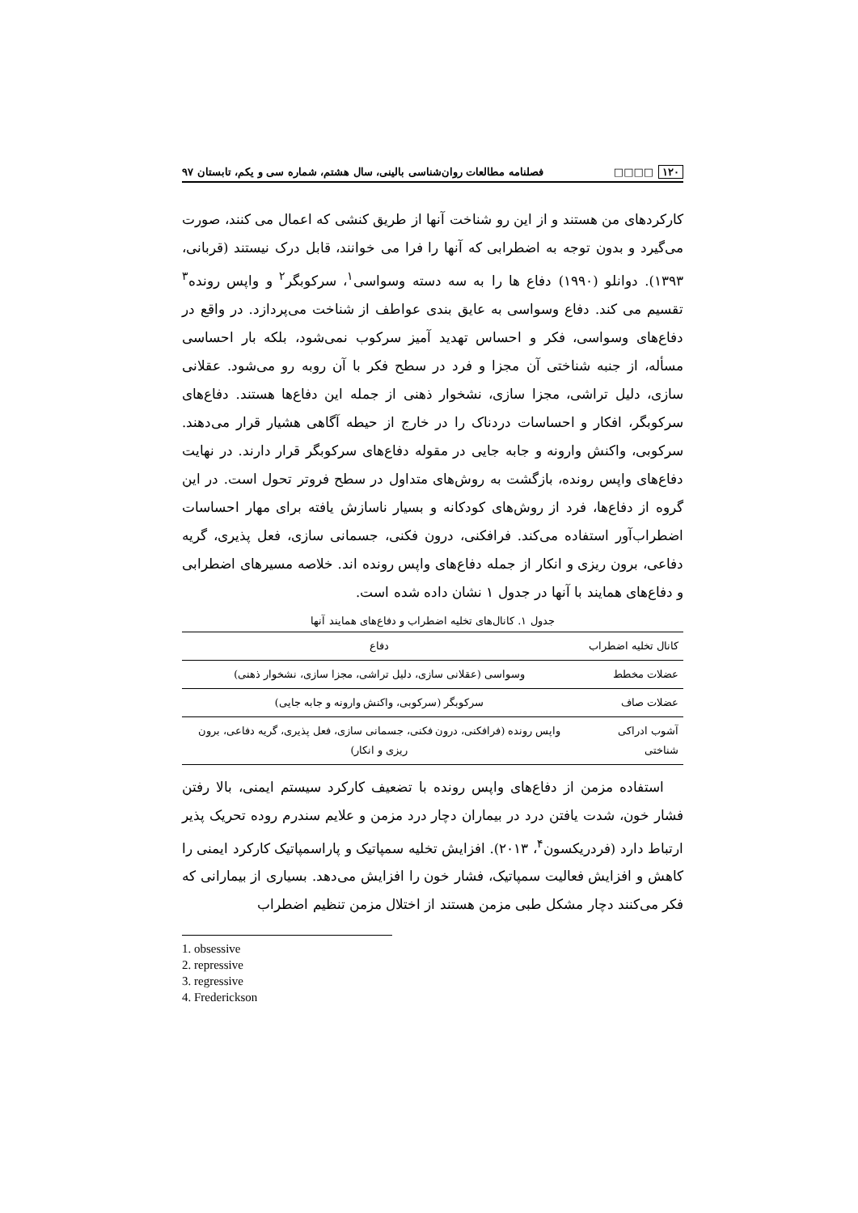۱۲۰ □□□□ فصلنامه مطالعات روان‌شناسی بالینی، سال هشتم، شماره سی و یکم، تابستان ۹۷
کارکردهای من هستند و از این رو شناخت آنها از طریق کنشی که اعمال می کنند، صورت می‌گیرد و بدون توجه به اضطرابی که آنها را فرا می خوانند، قابل درک نیستند (قربانی، ۱۳۹۳). دوانلو (۱۹۹۰) دفاع ها را به سه دسته وسواسی<sup>۱</sup>، سرکوبگر<sup>۲</sup> و واپس رونده<sup>۳</sup> تقسیم می کند. دفاع وسواسی به عایق بندی عواطف از شناخت می‌پردازد. در واقع در دفاع‌های وسواسی، فکر و احساس تهدید آمیز سرکوب نمی‌شود، بلکه بار احساسی مسأله، از جنبه شناختی آن مجزا و فرد در سطح فکر با آن روبه رو می‌شود. عقلانی سازی، دلیل تراشی، مجزا سازی، نشخوار ذهنی از جمله این دفاع‌ها هستند. دفاع‌های سرکوبگر، افکار و احساسات دردناک را در خارج از حیطه آگاهی هشیار قرار می‌دهند. سرکوبی، واکنش وارونه و جابه جایی در مقوله دفاع‌های سرکوبگر قرار دارند. در نهایت دفاع‌های واپس رونده، بازگشت به روش‌های متداول در سطح فروتر تحول است. در این گروه از دفاع‌ها، فرد از روش‌های کودکانه و بسیار ناسازش یافته برای مهار احساسات اضطراب‌آور استفاده می‌کند. فرافکنی، درون فکنی، جسمانی سازی، فعل پذیری، گریه دفاعی، برون ریزی و انکار از جمله دفاع‌های واپس رونده اند. خلاصه مسیرهای اضطرابی و دفاع‌های همایند با آنها در جدول ۱ نشان داده شده است.
جدول ۱. کانال‌های تخلیه اضطراب و دفاع‌های همایند آنها
| کانال تخلیه اضطراب | دفاع |
| --- | --- |
| عضلات مخطط | وسواسی (عقلانی سازی، دلیل تراشی، مجزا سازی، نشخوار ذهنی) |
| عضلات صاف | سرکوبگر (سرکوبی، واکنش وارونه و جابه جایی) |
| آشوب ادراکی شناختی | واپس رونده (فرافکنی، درون فکنی، جسمانی سازی، فعل پذیری، گریه دفاعی، برون ریزی و انکار) |
استفاده مزمن از دفاع‌های واپس رونده با تضعیف کارکرد سیستم ایمنی، بالا رفتن فشار خون، شدت یافتن درد در بیماران دچار درد مزمن و علایم سندرم روده تحریک پذیر ارتباط دارد (فردریکسون<sup>۴</sup>، ۲۰۱۳). افزایش تخلیه سمپاتیک و پاراسمپاتیک کارکرد ایمنی را کاهش و افزایش فعالیت سمپاتیک، فشار خون را افزایش می‌دهد. بسیاری از بیمارانی که فکر می‌کنند دچار مشکل طبی مزمن هستند از اختلال مزمن تنظیم اضطراب
1. obsessive
2. repressive
3. regressive
4. Frederickson